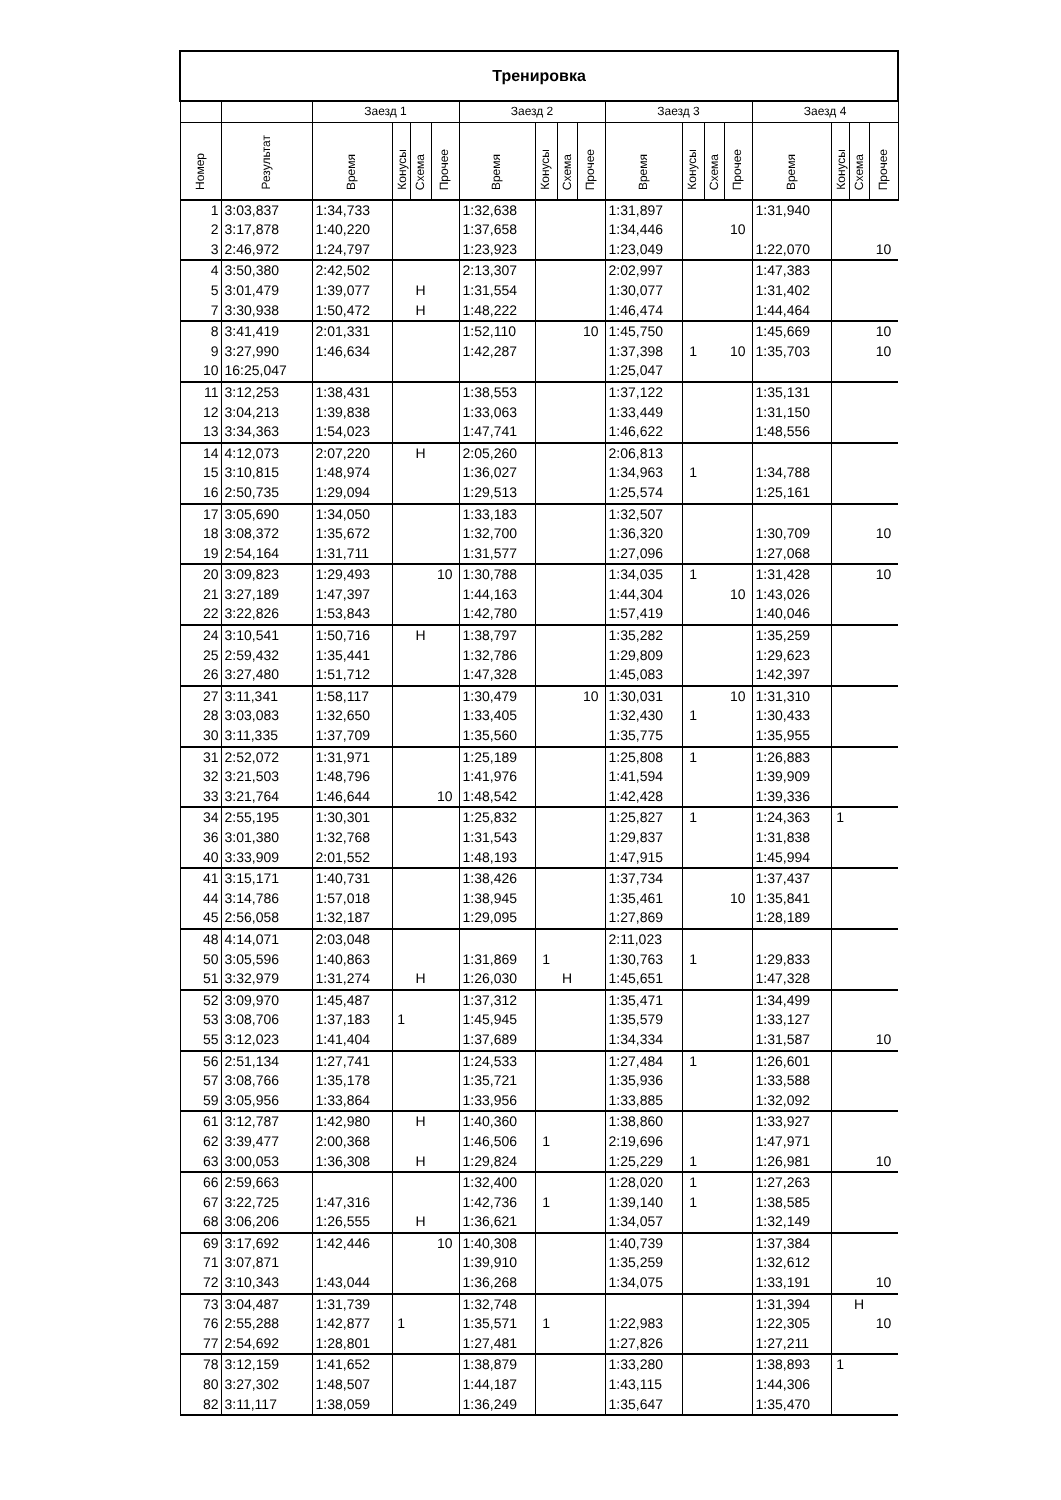| Тренировка | | | | | | | | | | | | | | | | | |
| --- | --- | --- | --- | --- | --- | --- | --- | --- | --- | --- | --- | --- | --- | --- | --- | --- | --- |
| | | Заезд 1 | | | | Заезд 2 | | | | Заезд 3 | | | | Заезд 4 | | | |
| Номер | Результат | Время | Конусы | Схема | Прочее | Время | Конусы | Схема | Прочее | Время | Конусы | Схема | Прочее | Время | Конусы | Схема | Прочее |
| 1 | 3:03,837 | 1:34,733 | | | | 1:32,638 | | | | 1:31,897 | | | | 1:31,940 | | | |
| 2 | 3:17,878 | 1:40,220 | | | | 1:37,658 | | | | 1:34,446 | | | 10 | | | | |
| 3 | 2:46,972 | 1:24,797 | | | | 1:23,923 | | | | 1:23,049 | | | | 1:22,070 | | | 10 |
| 4 | 3:50,380 | 2:42,502 | | | | 2:13,307 | | | | 2:02,997 | | | | 1:47,383 | | | |
| 5 | 3:01,479 | 1:39,077 | | Н | | 1:31,554 | | | | 1:30,077 | | | | 1:31,402 | | | |
| 7 | 3:30,938 | 1:50,472 | | Н | | 1:48,222 | | | | 1:46,474 | | | | 1:44,464 | | | |
| 8 | 3:41,419 | 2:01,331 | | | | 1:52,110 | | | 10 | 1:45,750 | | | | 1:45,669 | | | 10 |
| 9 | 3:27,990 | 1:46,634 | | | | 1:42,287 | | | | 1:37,398 | 1 | | 10 | 1:35,703 | | | 10 |
| 10 | 16:25,047 | | | | | | | | | 1:25,047 | | | | | | | |
| 11 | 3:12,253 | 1:38,431 | | | | 1:38,553 | | | | 1:37,122 | | | | 1:35,131 | | | |
| 12 | 3:04,213 | 1:39,838 | | | | 1:33,063 | | | | 1:33,449 | | | | 1:31,150 | | | |
| 13 | 3:34,363 | 1:54,023 | | | | 1:47,741 | | | | 1:46,622 | | | | 1:48,556 | | | |
| 14 | 4:12,073 | 2:07,220 | | Н | | 2:05,260 | | | | 2:06,813 | | | | | | | |
| 15 | 3:10,815 | 1:48,974 | | | | 1:36,027 | | | | 1:34,963 | 1 | | | 1:34,788 | | | |
| 16 | 2:50,735 | 1:29,094 | | | | 1:29,513 | | | | 1:25,574 | | | | 1:25,161 | | | |
| 17 | 3:05,690 | 1:34,050 | | | | 1:33,183 | | | | 1:32,507 | | | | | | | |
| 18 | 3:08,372 | 1:35,672 | | | | 1:32,700 | | | | 1:36,320 | | | | 1:30,709 | | | 10 |
| 19 | 2:54,164 | 1:31,711 | | | | 1:31,577 | | | | 1:27,096 | | | | 1:27,068 | | | |
| 20 | 3:09,823 | 1:29,493 | | | 10 | 1:30,788 | | | | 1:34,035 | 1 | | | 1:31,428 | | | 10 |
| 21 | 3:27,189 | 1:47,397 | | | | 1:44,163 | | | | 1:44,304 | | | 10 | 1:43,026 | | | |
| 22 | 3:22,826 | 1:53,843 | | | | 1:42,780 | | | | 1:57,419 | | | | 1:40,046 | | | |
| 24 | 3:10,541 | 1:50,716 | | Н | | 1:38,797 | | | | 1:35,282 | | | | 1:35,259 | | | |
| 25 | 2:59,432 | 1:35,441 | | | | 1:32,786 | | | | 1:29,809 | | | | 1:29,623 | | | |
| 26 | 3:27,480 | 1:51,712 | | | | 1:47,328 | | | | 1:45,083 | | | | 1:42,397 | | | |
| 27 | 3:11,341 | 1:58,117 | | | | 1:30,479 | | | 10 | 1:30,031 | | | 10 | 1:31,310 | | | |
| 28 | 3:03,083 | 1:32,650 | | | | 1:33,405 | | | | 1:32,430 | 1 | | | 1:30,433 | | | |
| 30 | 3:11,335 | 1:37,709 | | | | 1:35,560 | | | | 1:35,775 | | | | 1:35,955 | | | |
| 31 | 2:52,072 | 1:31,971 | | | | 1:25,189 | | | | 1:25,808 | 1 | | | 1:26,883 | | | |
| 32 | 3:21,503 | 1:48,796 | | | | 1:41,976 | | | | 1:41,594 | | | | 1:39,909 | | | |
| 33 | 3:21,764 | 1:46,644 | | | 10 | 1:48,542 | | | | 1:42,428 | | | | 1:39,336 | | | |
| 34 | 2:55,195 | 1:30,301 | | | | 1:25,832 | | | | 1:25,827 | 1 | | | 1:24,363 | 1 | | |
| 36 | 3:01,380 | 1:32,768 | | | | 1:31,543 | | | | 1:29,837 | | | | 1:31,838 | | | |
| 40 | 3:33,909 | 2:01,552 | | | | 1:48,193 | | | | 1:47,915 | | | | 1:45,994 | | | |
| 41 | 3:15,171 | 1:40,731 | | | | 1:38,426 | | | | 1:37,734 | | | | 1:37,437 | | | |
| 44 | 3:14,786 | 1:57,018 | | | | 1:38,945 | | | | 1:35,461 | | | 10 | 1:35,841 | | | |
| 45 | 2:56,058 | 1:32,187 | | | | 1:29,095 | | | | 1:27,869 | | | | 1:28,189 | | | |
| 48 | 4:14,071 | 2:03,048 | | | | | | | | 2:11,023 | | | | | | | |
| 50 | 3:05,596 | 1:40,863 | | | | 1:31,869 | 1 | | | 1:30,763 | 1 | | | 1:29,833 | | | |
| 51 | 3:32,979 | 1:31,274 | | Н | | 1:26,030 | | Н | | 1:45,651 | | | | 1:47,328 | | | |
| 52 | 3:09,970 | 1:45,487 | | | | 1:37,312 | | | | 1:35,471 | | | | 1:34,499 | | | |
| 53 | 3:08,706 | 1:37,183 | 1 | | | 1:45,945 | | | | 1:35,579 | | | | 1:33,127 | | | |
| 55 | 3:12,023 | 1:41,404 | | | | 1:37,689 | | | | 1:34,334 | | | | 1:31,587 | | | 10 |
| 56 | 2:51,134 | 1:27,741 | | | | 1:24,533 | | | | 1:27,484 | 1 | | | 1:26,601 | | | |
| 57 | 3:08,766 | 1:35,178 | | | | 1:35,721 | | | | 1:35,936 | | | | 1:33,588 | | | |
| 59 | 3:05,956 | 1:33,864 | | | | 1:33,956 | | | | 1:33,885 | | | | 1:32,092 | | | |
| 61 | 3:12,787 | 1:42,980 | | Н | | 1:40,360 | | | | 1:38,860 | | | | 1:33,927 | | | |
| 62 | 3:39,477 | 2:00,368 | | | | 1:46,506 | 1 | | | 2:19,696 | | | | 1:47,971 | | | |
| 63 | 3:00,053 | 1:36,308 | | Н | | 1:29,824 | | | | 1:25,229 | 1 | | | 1:26,981 | | | 10 |
| 66 | 2:59,663 | | | | | 1:32,400 | | | | 1:28,020 | 1 | | | 1:27,263 | | | |
| 67 | 3:22,725 | 1:47,316 | | | | 1:42,736 | 1 | | | 1:39,140 | 1 | | | 1:38,585 | | | |
| 68 | 3:06,206 | 1:26,555 | | Н | | 1:36,621 | | | | 1:34,057 | | | | 1:32,149 | | | |
| 69 | 3:17,692 | 1:42,446 | | | 10 | 1:40,308 | | | | 1:40,739 | | | | 1:37,384 | | | |
| 71 | 3:07,871 | | | | | 1:39,910 | | | | 1:35,259 | | | | 1:32,612 | | | |
| 72 | 3:10,343 | 1:43,044 | | | | 1:36,268 | | | | 1:34,075 | | | | 1:33,191 | | | 10 |
| 73 | 3:04,487 | 1:31,739 | | | | 1:32,748 | | | | | | | | 1:31,394 | | Н | |
| 76 | 2:55,288 | 1:42,877 | 1 | | | 1:35,571 | 1 | | | 1:22,983 | | | | 1:22,305 | | | 10 |
| 77 | 2:54,692 | 1:28,801 | | | | 1:27,481 | | | | 1:27,826 | | | | 1:27,211 | | | |
| 78 | 3:12,159 | 1:41,652 | | | | 1:38,879 | | | | 1:33,280 | | | | 1:38,893 | 1 | | |
| 80 | 3:27,302 | 1:48,507 | | | | 1:44,187 | | | | 1:43,115 | | | | 1:44,306 | | | |
| 82 | 3:11,117 | 1:38,059 | | | | 1:36,249 | | | | 1:35,647 | | | | 1:35,470 | | | |